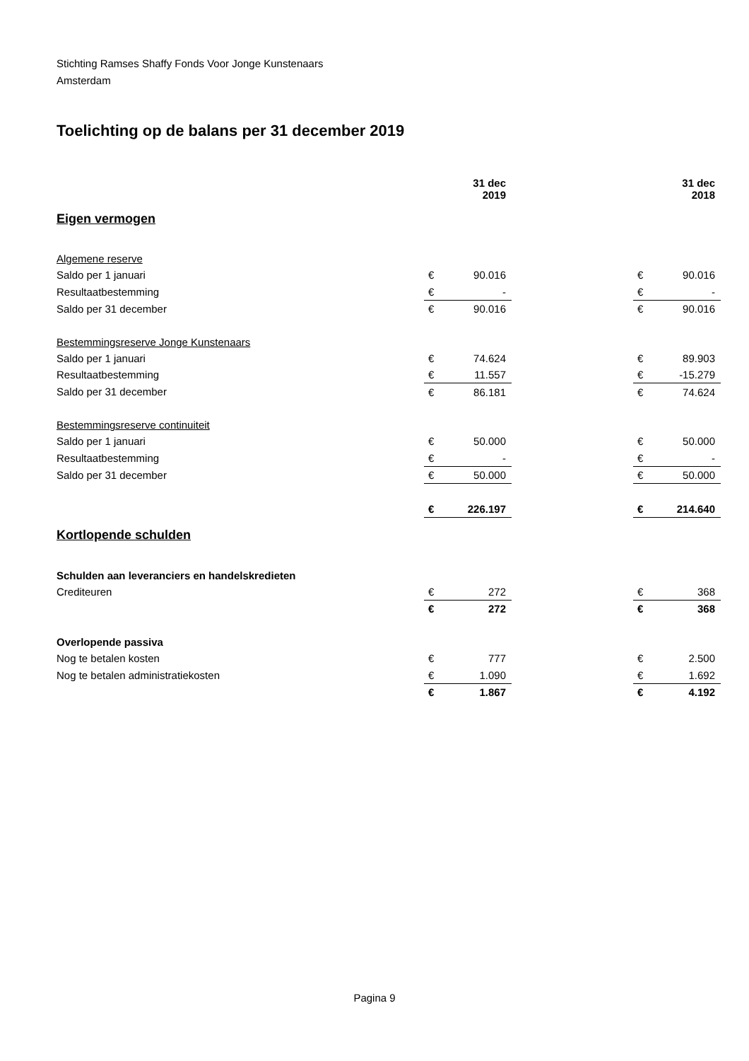Stichting Ramses Shaffy Fonds Voor Jonge Kunstenaars
Amsterdam
Toelichting op de balans per 31 december 2019
| | | 31 dec 2019 | | | 31 dec 2018 |
| Eigen vermogen | | | | | |
| Algemene reserve | | | | | |
| Saldo per 1 januari | € | 90.016 | | € | 90.016 |
| Resultaatbestemming | € | - | | € | - |
| Saldo per 31 december | € | 90.016 | | € | 90.016 |
| Bestemmingsreserve Jonge Kunstenaars | | | | | |
| Saldo per 1 januari | € | 74.624 | | € | 89.903 |
| Resultaatbestemming | € | 11.557 | | € | -15.279 |
| Saldo per 31 december | € | 86.181 | | € | 74.624 |
| Bestemmingsreserve continuiteit | | | | | |
| Saldo per 1 januari | € | 50.000 | | € | 50.000 |
| Resultaatbestemming | € | - | | € | - |
| Saldo per 31 december | € | 50.000 | | € | 50.000 |
| | € | 226.197 | | € | 214.640 |
| Kortlopende schulden | | | | | |
| Schulden aan leveranciers en handelskredieten | | | | | |
| Crediteuren | € | 272 | | € | 368 |
| | € | 272 | | € | 368 |
| Overlopende passiva | | | | | |
| Nog te betalen kosten | € | 777 | | € | 2.500 |
| Nog te betalen administratiekosten | € | 1.090 | | € | 1.692 |
| | € | 1.867 | | € | 4.192 |
Pagina 9